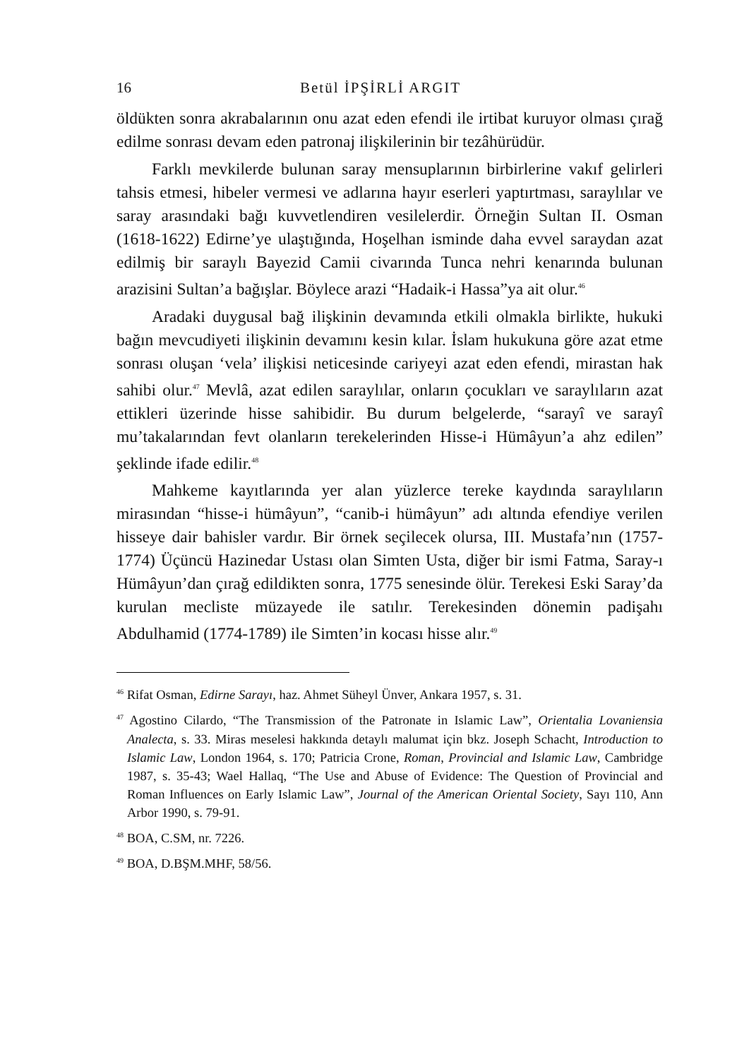16 Betül İPŞİRLİ ARGIT
öldükten sonra akrabalarının onu azat eden efendi ile irtibat kuruyor olması çırağ edilme sonrası devam eden patronaj ilişkilerinin bir tezâhürüdür.
Farklı mevkilerde bulunan saray mensuplarının birbirlerine vakıf gelirleri tahsis etmesi, hibeler vermesi ve adlarına hayır eserleri yaptırtması, saraylılar ve saray arasındaki bağı kuvvetlendiren vesilelerdir. Örneğin Sultan II. Osman (1618-1622) Edirne’ye ulaştığında, Hoşelhan isminde daha evvel saraydan azat edilmiş bir saraylı Bayezid Camii civarında Tunca nehri kenarında bulunan arazisini Sultan’a bağışlar. Böylece arazi “Hadaik-i Hassa”ya ait olur.<sup>46</sup>
Aradaki duygusal bağ ilişkinin devamında etkili olmakla birlikte, hukuki bağın mevcudiyeti ilişkinin devamını kesin kılar. İslam hukukuna göre azat etme sonrası oluşan ‘vela’ ilişkisi neticesinde cariyeyi azat eden efendi, mirastan hak sahibi olur.<sup>47</sup> Mevlâ, azat edilen saraylılar, onların çocukları ve saraylıların azat ettikleri üzerinde hisse sahibidir. Bu durum belgelerde, “sarayî ve sarayî mu’takalarından fevt olanların terekelerinden Hisse-i Hümâyun’a ahz edilen” şeklinde ifade edilir.<sup>48</sup>
Mahkeme kayıtlarında yer alan yüzlerce tereke kaydında saraylıların mirasından “hisse-i hümâyun”, “canib-i hümâyun” adı altında efendiye verilen hisseye dair bahisler vardır. Bir örnek seçilecek olursa, III. Mustafa’nın (1757-1774) Üçüncü Hazinedar Ustası olan Simten Usta, diğer bir ismi Fatma, Saray-ı Hümâyun’dan çırağ edildikten sonra, 1775 senesinde ölür. Terekesi Eski Saray’da kurulan mecliste müzayede ile satılır. Terekesinden dönemin padişahı Abdulhamid (1774-1789) ile Simten’in kocası hisse alır.<sup>49</sup>
<sup>46</sup> Rifat Osman, Edirne Sarayı, haz. Ahmet Süheyl Ünver, Ankara 1957, s. 31.
<sup>47</sup> Agostino Cilardo, “The Transmission of the Patronate in Islamic Law”, Orientalia Lovaniensia Analecta, s. 33. Miras meselesi hakkında detaylı malumat için bkz. Joseph Schacht, Introduction to Islamic Law, London 1964, s. 170; Patricia Crone, Roman, Provincial and Islamic Law, Cambridge 1987, s. 35-43; Wael Hallaq, “The Use and Abuse of Evidence: The Question of Provincial and Roman Influences on Early Islamic Law”, Journal of the American Oriental Society, Sayı 110, Ann Arbor 1990, s. 79-91.
<sup>48</sup> BOA, C.SM, nr. 7226.
<sup>49</sup> BOA, D.BŞM.MHF, 58/56.